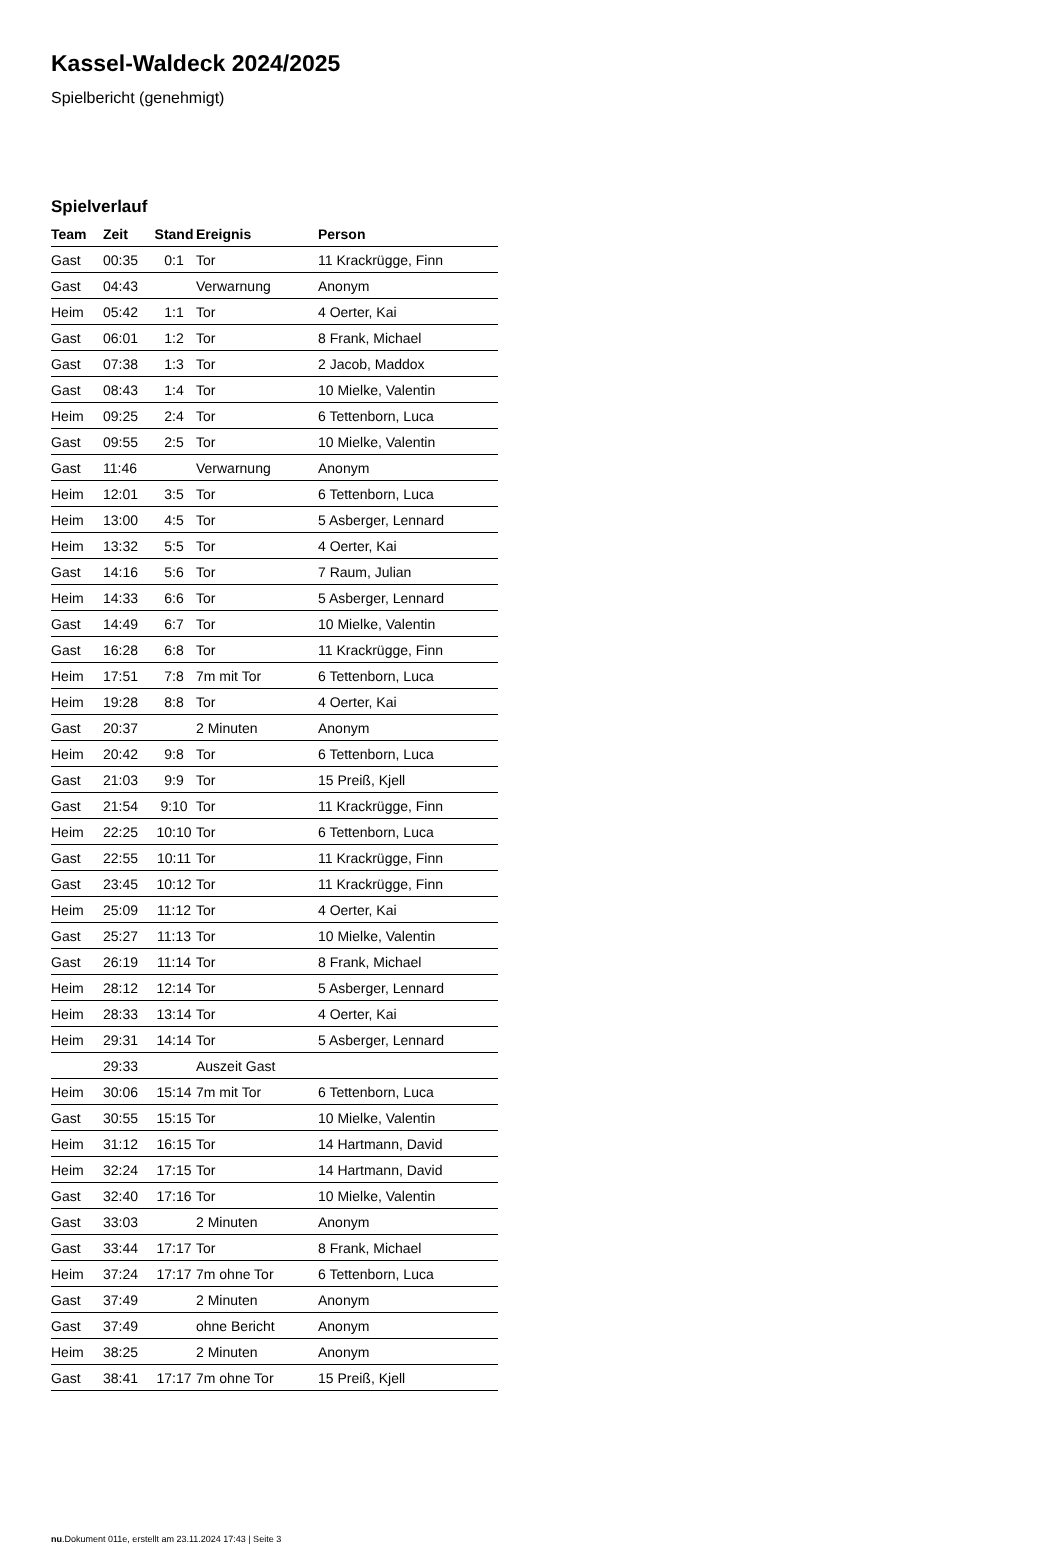Kassel-Waldeck 2024/2025
Spielbericht (genehmigt)
Spielverlauf
| Team | Zeit | Stand | Ereignis | Person |
| --- | --- | --- | --- | --- |
| Gast | 00:35 | 0:1 | Tor | 11 Krackrügge, Finn |
| Gast | 04:43 | | Verwarnung | Anonym |
| Heim | 05:42 | 1:1 | Tor | 4 Oerter, Kai |
| Gast | 06:01 | 1:2 | Tor | 8 Frank, Michael |
| Gast | 07:38 | 1:3 | Tor | 2 Jacob, Maddox |
| Gast | 08:43 | 1:4 | Tor | 10 Mielke, Valentin |
| Heim | 09:25 | 2:4 | Tor | 6 Tettenborn, Luca |
| Gast | 09:55 | 2:5 | Tor | 10 Mielke, Valentin |
| Gast | 11:46 | | Verwarnung | Anonym |
| Heim | 12:01 | 3:5 | Tor | 6 Tettenborn, Luca |
| Heim | 13:00 | 4:5 | Tor | 5 Asberger, Lennard |
| Heim | 13:32 | 5:5 | Tor | 4 Oerter, Kai |
| Gast | 14:16 | 5:6 | Tor | 7 Raum, Julian |
| Heim | 14:33 | 6:6 | Tor | 5 Asberger, Lennard |
| Gast | 14:49 | 6:7 | Tor | 10 Mielke, Valentin |
| Gast | 16:28 | 6:8 | Tor | 11 Krackrügge, Finn |
| Heim | 17:51 | 7:8 | 7m mit Tor | 6 Tettenborn, Luca |
| Heim | 19:28 | 8:8 | Tor | 4 Oerter, Kai |
| Gast | 20:37 | | 2 Minuten | Anonym |
| Heim | 20:42 | 9:8 | Tor | 6 Tettenborn, Luca |
| Gast | 21:03 | 9:9 | Tor | 15 Preiß, Kjell |
| Gast | 21:54 | 9:10 | Tor | 11 Krackrügge, Finn |
| Heim | 22:25 | 10:10 | Tor | 6 Tettenborn, Luca |
| Gast | 22:55 | 10:11 | Tor | 11 Krackrügge, Finn |
| Gast | 23:45 | 10:12 | Tor | 11 Krackrügge, Finn |
| Heim | 25:09 | 11:12 | Tor | 4 Oerter, Kai |
| Gast | 25:27 | 11:13 | Tor | 10 Mielke, Valentin |
| Gast | 26:19 | 11:14 | Tor | 8 Frank, Michael |
| Heim | 28:12 | 12:14 | Tor | 5 Asberger, Lennard |
| Heim | 28:33 | 13:14 | Tor | 4 Oerter, Kai |
| Heim | 29:31 | 14:14 | Tor | 5 Asberger, Lennard |
| | 29:33 | | Auszeit Gast | |
| Heim | 30:06 | 15:14 | 7m mit Tor | 6 Tettenborn, Luca |
| Gast | 30:55 | 15:15 | Tor | 10 Mielke, Valentin |
| Heim | 31:12 | 16:15 | Tor | 14 Hartmann, David |
| Heim | 32:24 | 17:15 | Tor | 14 Hartmann, David |
| Gast | 32:40 | 17:16 | Tor | 10 Mielke, Valentin |
| Gast | 33:03 | | 2 Minuten | Anonym |
| Gast | 33:44 | 17:17 | Tor | 8 Frank, Michael |
| Heim | 37:24 | 17:17 | 7m ohne Tor | 6 Tettenborn, Luca |
| Gast | 37:49 | | 2 Minuten | Anonym |
| Gast | 37:49 | | ohne Bericht | Anonym |
| Heim | 38:25 | | 2 Minuten | Anonym |
| Gast | 38:41 | 17:17 | 7m ohne Tor | 15 Preiß, Kjell |
nu.Dokument 011e, erstellt am 23.11.2024 17:43 | Seite 3